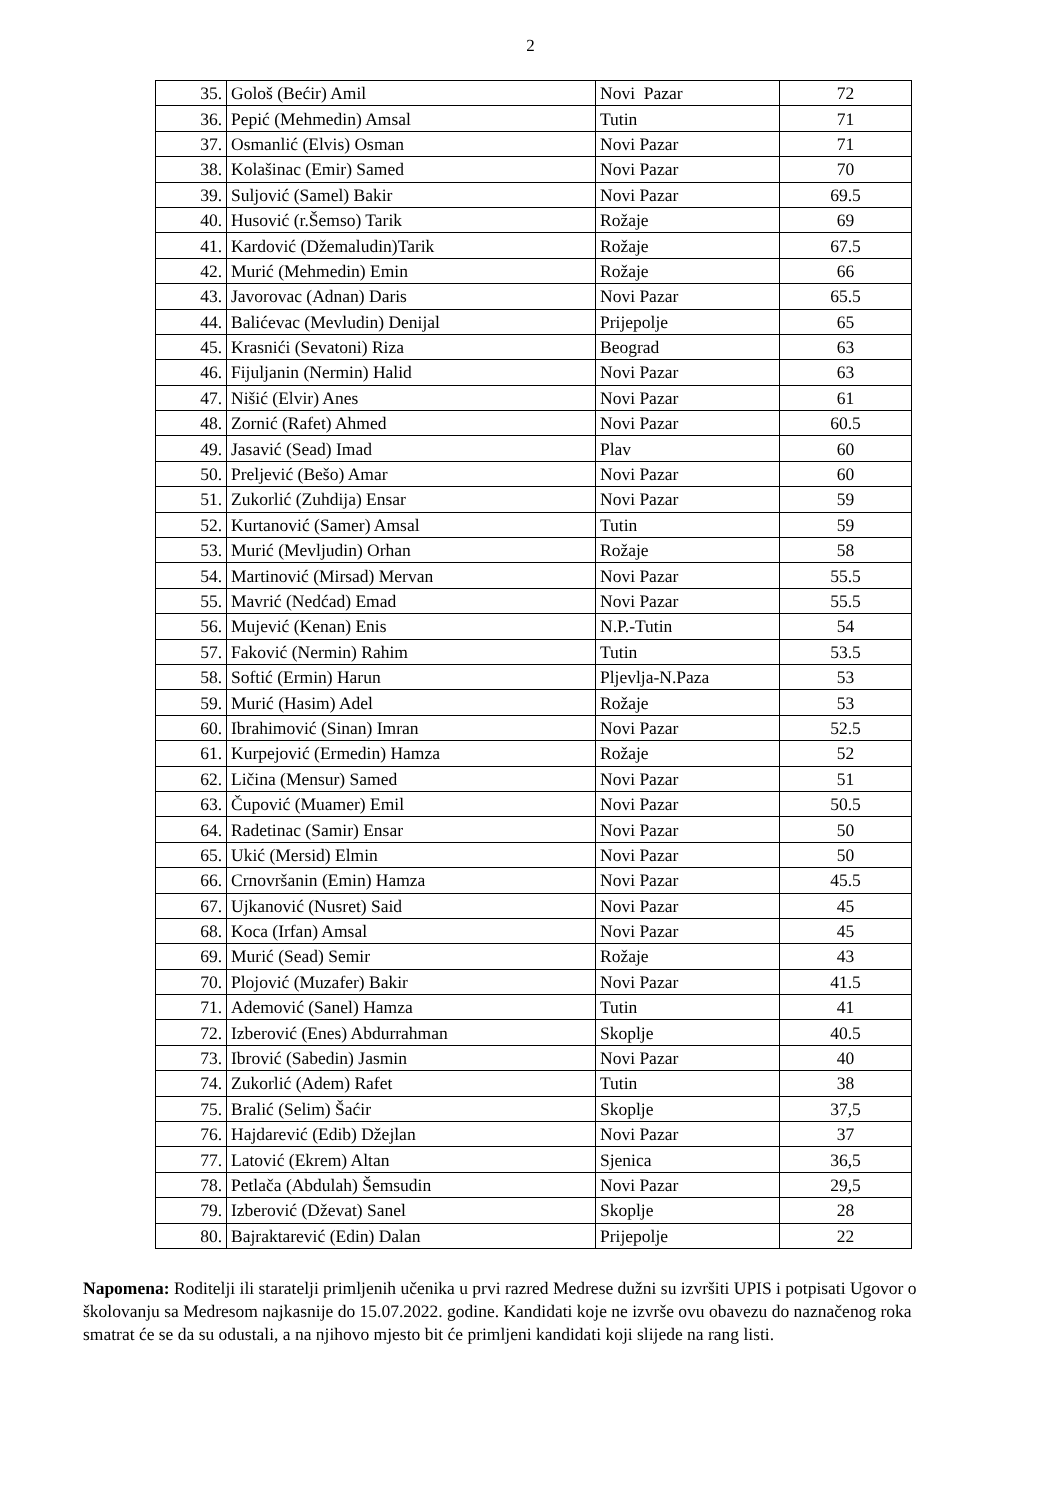2
| 35. | Gološ (Bećir) Amil | Novi Pazar | 72 |
| 36. | Pepić (Mehmedin) Amsal | Tutin | 71 |
| 37. | Osmanlić (Elvis) Osman | Novi Pazar | 71 |
| 38. | Kolašinac (Emir) Samed | Novi Pazar | 70 |
| 39. | Suljović (Samel) Bakir | Novi Pazar | 69.5 |
| 40. | Husović (r.Šemso) Tarik | Rožaje | 69 |
| 41. | Kardović (Džemaludin)Tarik | Rožaje | 67.5 |
| 42. | Murić (Mehmedin) Emin | Rožaje | 66 |
| 43. | Javorovac (Adnan) Daris | Novi Pazar | 65.5 |
| 44. | Balićevac (Mevludin) Denijal | Prijepolje | 65 |
| 45. | Krasnići (Sevatoni) Riza | Beograd | 63 |
| 46. | Fijuljanin (Nermin) Halid | Novi Pazar | 63 |
| 47. | Nišić (Elvir) Anes | Novi Pazar | 61 |
| 48. | Zornić (Rafet) Ahmed | Novi Pazar | 60.5 |
| 49. | Jasavić (Sead) Imad | Plav | 60 |
| 50. | Preljević (Bešo) Amar | Novi Pazar | 60 |
| 51. | Zukorlić (Zuhdija) Ensar | Novi Pazar | 59 |
| 52. | Kurtanović (Samer) Amsal | Tutin | 59 |
| 53. | Murić (Mevljudin) Orhan | Rožaje | 58 |
| 54. | Martinović (Mirsad) Mervan | Novi Pazar | 55.5 |
| 55. | Mavrić (Nedćad) Emad | Novi Pazar | 55.5 |
| 56. | Mujević (Kenan) Enis | N.P.-Tutin | 54 |
| 57. | Faković (Nermin) Rahim | Tutin | 53.5 |
| 58. | Softić (Ermin) Harun | Pljevlja-N.Paza | 53 |
| 59. | Murić (Hasim) Adel | Rožaje | 53 |
| 60. | Ibrahimović (Sinan) Imran | Novi Pazar | 52.5 |
| 61. | Kurpejović (Ermedin) Hamza | Rožaje | 52 |
| 62. | Ličina (Mensur) Samed | Novi Pazar | 51 |
| 63. | Čupović (Muamer) Emil | Novi Pazar | 50.5 |
| 64. | Radetinac (Samir) Ensar | Novi Pazar | 50 |
| 65. | Ukić (Mersid) Elmin | Novi Pazar | 50 |
| 66. | Crnovršanin (Emin) Hamza | Novi Pazar | 45.5 |
| 67. | Ujkanović (Nusret) Said | Novi Pazar | 45 |
| 68. | Koca (Irfan) Amsal | Novi Pazar | 45 |
| 69. | Murić (Sead) Semir | Rožaje | 43 |
| 70. | Plojović (Muzafer) Bakir | Novi Pazar | 41.5 |
| 71. | Ademović (Sanel) Hamza | Tutin | 41 |
| 72. | Izberović (Enes) Abdurrahman | Skoplje | 40.5 |
| 73. | Ibrović (Sabedin) Jasmin | Novi Pazar | 40 |
| 74. | Zukorlić (Adem) Rafet | Tutin | 38 |
| 75. | Bralić (Selim) Šaćir | Skoplje | 37,5 |
| 76. | Hajdarević (Edib) Džejlan | Novi Pazar | 37 |
| 77. | Latović (Ekrem) Altan | Sjenica | 36,5 |
| 78. | Petlača (Abdulah) Šemsudin | Novi Pazar | 29,5 |
| 79. | Izberović (Dževat) Sanel | Skoplje | 28 |
| 80. | Bajraktarević (Edin) Dalan | Prijepolje | 22 |
Napomena: Roditelji ili staratelji primljenih učenika u prvi razred Medrese dužni su izvršiti UPIS i potpisati Ugovor o školovanju sa Medresom najkasnije do 15.07.2022. godine. Kandidati koje ne izvrše ovu obavezu do naznačenog roka smatrat će se da su odustali, a na njihovo mjesto bit će primljeni kandidati koji slijede na rang listi.